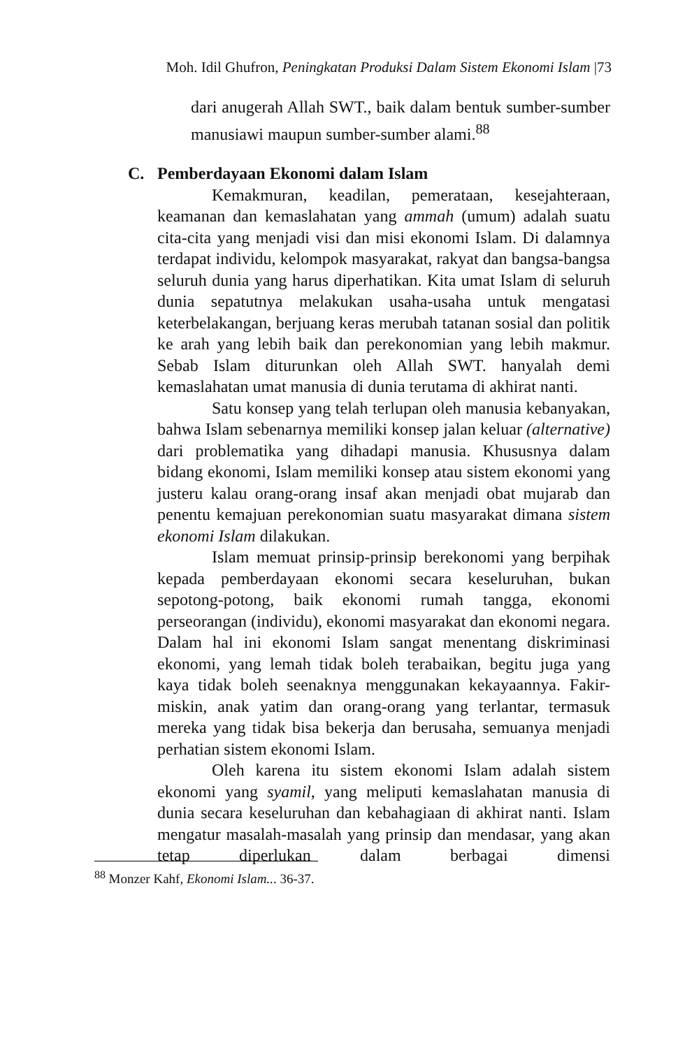Moh. Idil Ghufron, Peningkatan Produksi Dalam Sistem Ekonomi Islam |73
dari anugerah Allah SWT., baik dalam bentuk sumber-sumber manusiawi maupun sumber-sumber alami.<sup>88</sup>
C. Pemberdayaan Ekonomi dalam Islam
Kemakmuran, keadilan, pemerataan, kesejahteraan, keamanan dan kemaslahatan yang ammah (umum) adalah suatu cita-cita yang menjadi visi dan misi ekonomi Islam. Di dalamnya terdapat individu, kelompok masyarakat, rakyat dan bangsa-bangsa seluruh dunia yang harus diperhatikan. Kita umat Islam di seluruh dunia sepatutnya melakukan usaha-usaha untuk mengatasi keterbelakangan, berjuang keras merubah tatanan sosial dan politik ke arah yang lebih baik dan perekonomian yang lebih makmur. Sebab Islam diturunkan oleh Allah SWT. hanyalah demi kemaslahatan umat manusia di dunia terutama di akhirat nanti.
Satu konsep yang telah terlupan oleh manusia kebanyakan, bahwa Islam sebenarnya memiliki konsep jalan keluar (alternative) dari problematika yang dihadapi manusia. Khususnya dalam bidang ekonomi, Islam memiliki konsep atau sistem ekonomi yang justeru kalau orang-orang insaf akan menjadi obat mujarab dan penentu kemajuan perekonomian suatu masyarakat dimana sistem ekonomi Islam dilakukan.
Islam memuat prinsip-prinsip berekonomi yang berpihak kepada pemberdayaan ekonomi secara keseluruhan, bukan sepotong-potong, baik ekonomi rumah tangga, ekonomi perseorangan (individu), ekonomi masyarakat dan ekonomi negara. Dalam hal ini ekonomi Islam sangat menentang diskriminasi ekonomi, yang lemah tidak boleh terabaikan, begitu juga yang kaya tidak boleh seenaknya menggunakan kekayaannya. Fakir-miskin, anak yatim dan orang-orang yang terlantar, termasuk mereka yang tidak bisa bekerja dan berusaha, semuanya menjadi perhatian sistem ekonomi Islam.
Oleh karena itu sistem ekonomi Islam adalah sistem ekonomi yang syamil, yang meliputi kemaslahatan manusia di dunia secara keseluruhan dan kebahagiaan di akhirat nanti. Islam mengatur masalah-masalah yang prinsip dan mendasar, yang akan tetap diperlukan dalam berbagai dimensi
<sup>88</sup> Monzer Kahf, Ekonomi Islam... 36-37.